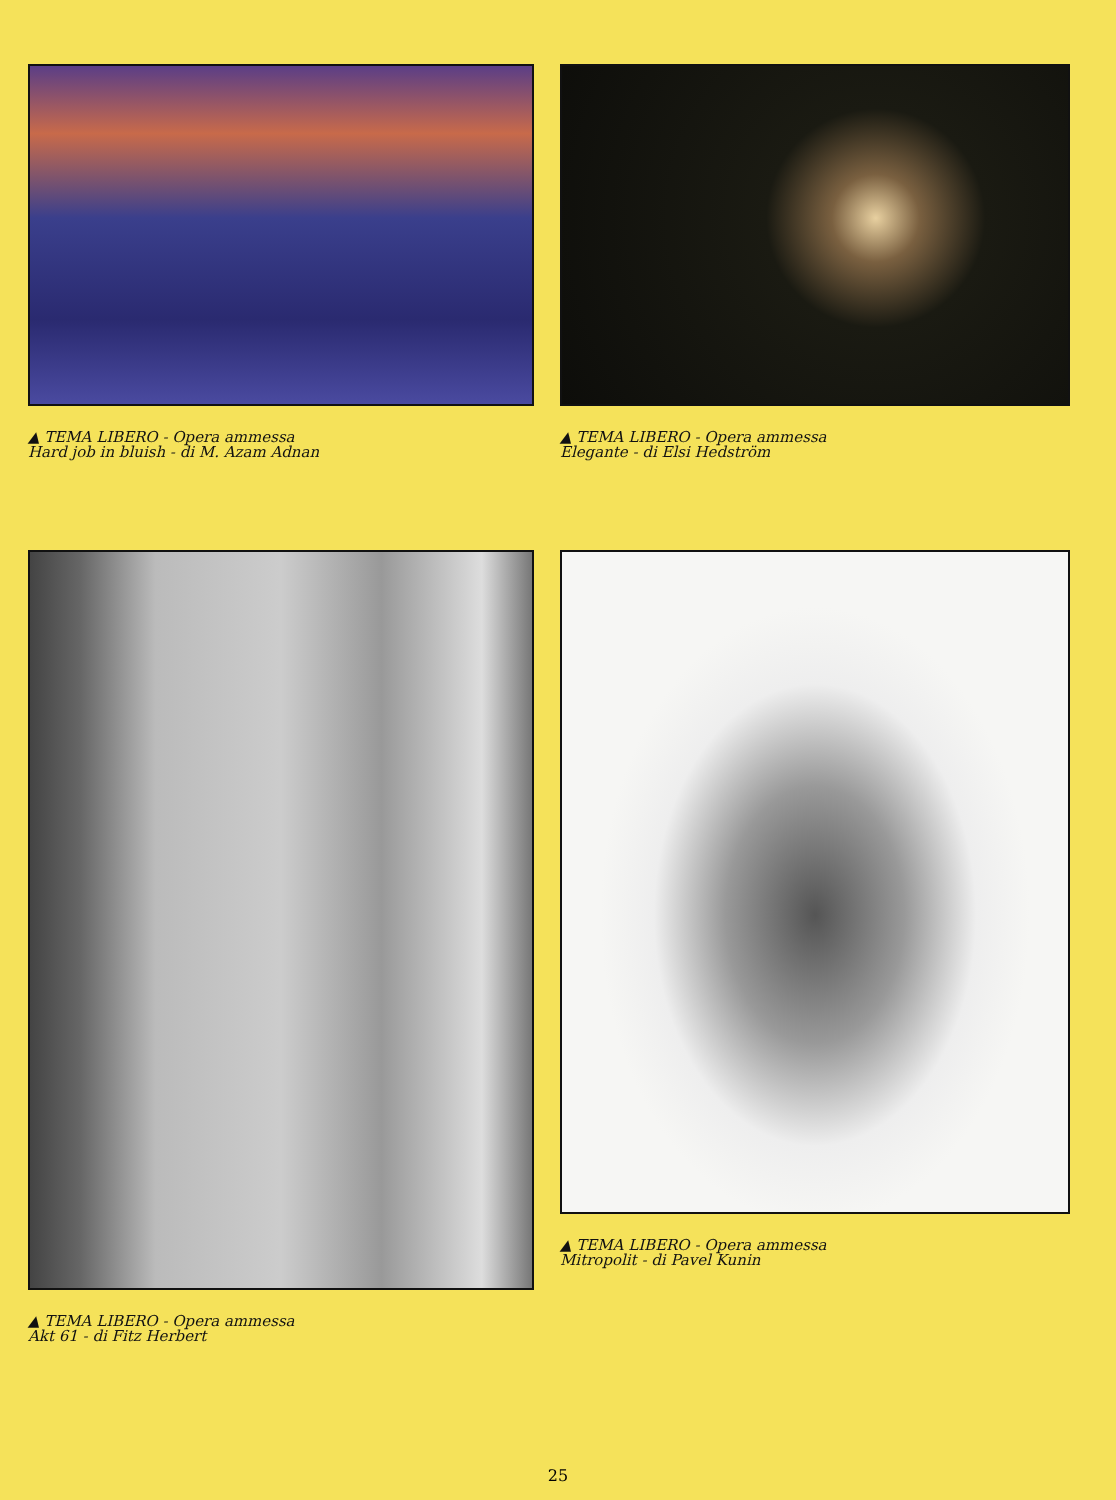▲ TEMA LIBERO - Opera ammessa
Hard job in bluish - di M. Azam Adnan
▲ TEMA LIBERO - Opera ammessa
Elegante - di Elsi Hedström
▲ TEMA LIBERO - Opera ammessa
Akt 61 - di Fitz Herbert
▲ TEMA LIBERO - Opera ammessa
Mitropolit - di Pavel Kunin
25